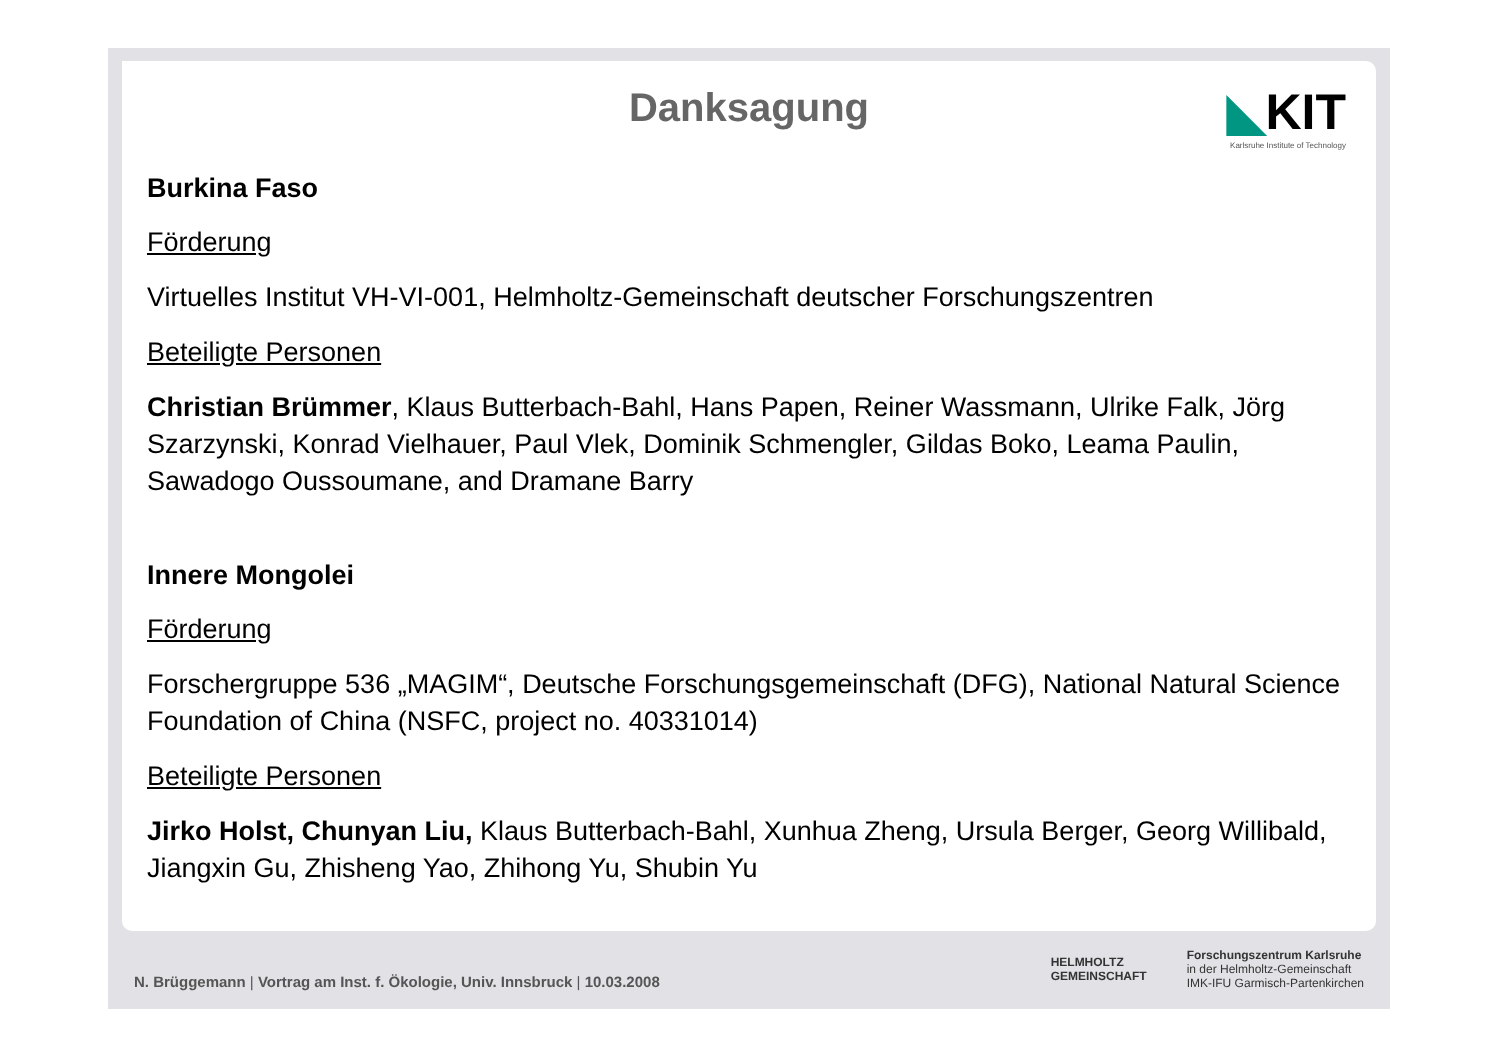◣KIT
Karlsruhe Institute of Technology
Danksagung
Burkina Faso
Förderung
Virtuelles Institut VH-VI-001, Helmholtz-Gemeinschaft deutscher Forschungszentren
Beteiligte Personen
Christian Brümmer, Klaus Butterbach-Bahl, Hans Papen, Reiner Wassmann, Ulrike Falk, Jörg Szarzynski, Konrad Vielhauer, Paul Vlek, Dominik Schmengler, Gildas Boko, Leama Paulin, Sawadogo Oussoumane, and Dramane Barry
Innere Mongolei
Förderung
Forschergruppe 536 „MAGIM“, Deutsche Forschungsgemeinschaft (DFG), National Natural Science Foundation of China (NSFC, project no. 40331014)
Beteiligte Personen
Jirko Holst, Chunyan Liu, Klaus Butterbach-Bahl, Xunhua Zheng, Ursula Berger, Georg Willibald, Jiangxin Gu, Zhisheng Yao, Zhihong Yu, Shubin Yu
N. Brüggemann | Vortrag am Inst. f. Ökologie, Univ. Innsbruck | 10.03.2008
HELMHOLTZ
GEMEINSCHAFT
Forschungszentrum Karlsruhe
in der Helmholtz-Gemeinschaft
IMK-IFU Garmisch-Partenkirchen